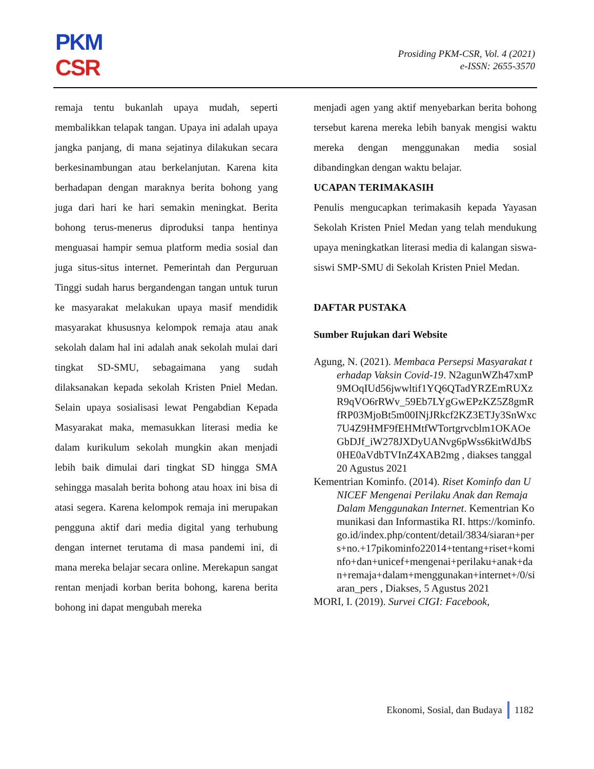PKM
CSR
Prosiding PKM-CSR, Vol. 4 (2021)
e-ISSN: 2655-3570
remaja tentu bukanlah upaya mudah, seperti membalikkan telapak tangan. Upaya ini adalah upaya jangka panjang, di mana sejatinya dilakukan secara berkesinambungan atau berkelanjutan. Karena kita berhadapan dengan maraknya berita bohong yang juga dari hari ke hari semakin meningkat. Berita bohong terus-menerus diproduksi tanpa hentinya menguasai hampir semua platform media sosial dan juga situs-situs internet. Pemerintah dan Perguruan Tinggi sudah harus bergandengan tangan untuk turun ke masyarakat melakukan upaya masif mendidik masyarakat khususnya kelompok remaja atau anak sekolah dalam hal ini adalah anak sekolah mulai dari tingkat SD-SMU, sebagaimana yang sudah dilaksanakan kepada sekolah Kristen Pniel Medan. Selain upaya sosialisasi lewat Pengabdian Kepada Masyarakat maka, memasukkan literasi media ke dalam kurikulum sekolah mungkin akan menjadi lebih baik dimulai dari tingkat SD hingga SMA sehingga masalah berita bohong atau hoax ini bisa di atasi segera. Karena kelompok remaja ini merupakan pengguna aktif dari media digital yang terhubung dengan internet terutama di masa pandemi ini, di mana mereka belajar secara online. Merekapun sangat rentan menjadi korban berita bohong, karena berita bohong ini dapat mengubah mereka
menjadi agen yang aktif menyebarkan berita bohong tersebut karena mereka lebih banyak mengisi waktu mereka dengan menggunakan media sosial dibandingkan dengan waktu belajar.
UCAPAN TERIMAKASIH
Penulis mengucapkan terimakasih kepada Yayasan Sekolah Kristen Pniel Medan yang telah mendukung upaya meningkatkan literasi media di kalangan siswa-siswi SMP-SMU di Sekolah Kristen Pniel Medan.
DAFTAR PUSTAKA
Sumber Rujukan dari Website
Agung, N. (2021). Membaca Persepsi Masyarakat terhadap Vaksin Covid-19. N2agunWZh47xmP9MOqIUd56jwwltif1YQ6QTadYRZEmRUXzR9qVO6rRWv_59Eb7LYgGwEPzKZ5Z8gmRfRP03MjoBt5m00INjJRkcf2KZ3ETJy3SnWxc7U4Z9HMF9fEHMtfWTortgrvcblm1OKAOeGbDJf_iW278JXDyUANvg6pWss6kitWdJbS0HE0aVdbTVInZ4XAB2mg , diakses tanggal 20 Agustus 2021
Kementrian Kominfo. (2014). Riset Kominfo dan UNICEF Mengenai Perilaku Anak dan Remaja Dalam Menggunakan Internet. Kementrian Komunikasi dan Informastika RI. https://kominfo.go.id/index.php/content/detail/3834/siaran+pers+no.+17pikominfo22014+tentang+riset+kominfo+dan+unicef+mengenai+perilaku+anak+dan+remaja+dalam+menggunakan+internet+/0/siaran_pers , Diakses, 5 Agustus 2021
MORI, I. (2019). Survei CIGI: Facebook,
Ekonomi, Sosial, dan Budaya 1182